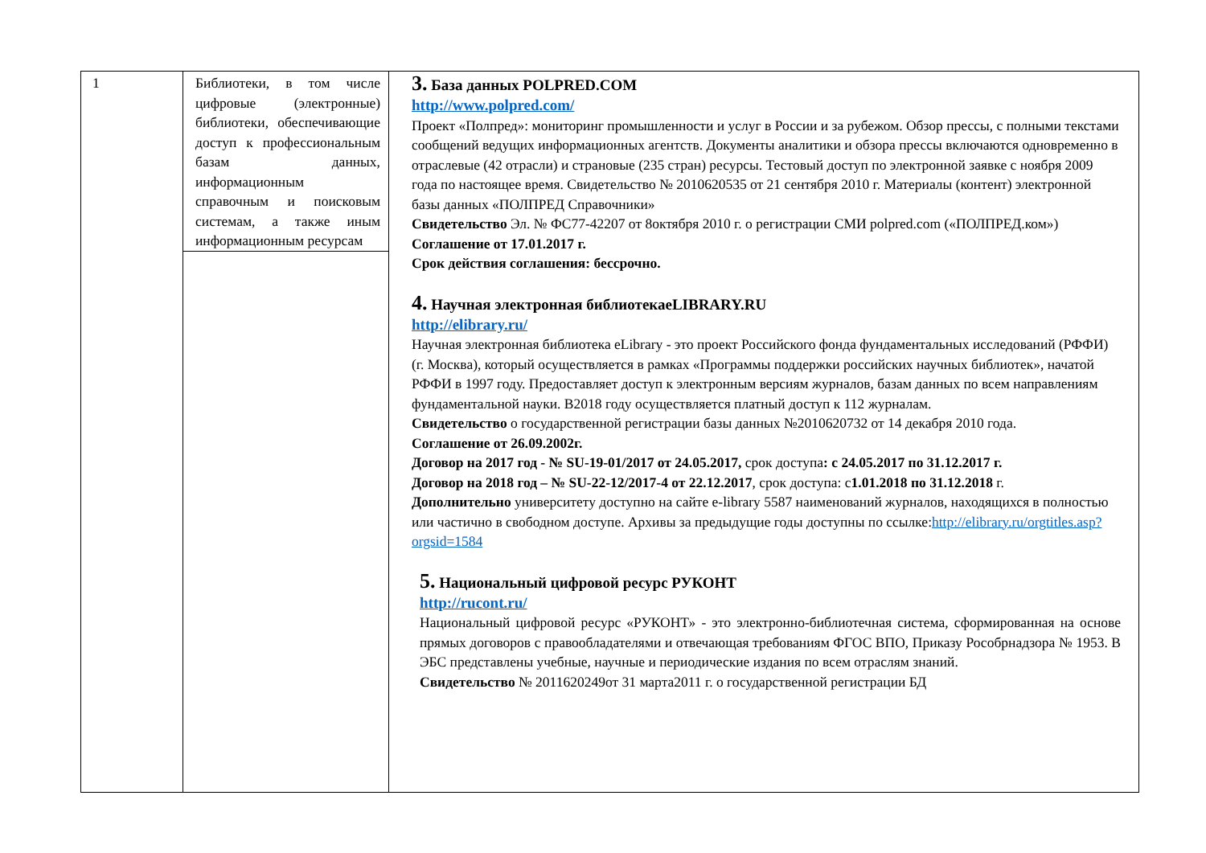| 1 | Библиотеки, в том числе цифровые (электронные) библиотеки, обеспечивающие доступ к профессиональным базам данных, информационным справочным и поисковым системам, а также иным информационным ресурсам | 3. База данных POLPRED.COM http://www.polpred.com/ Проект «Полпред»: мониторинг промышленности и услуг в России и за рубежом. Обзор прессы, с полными текстами сообщений ведущих информационных агентств. Документы аналитики и обзора прессы включаются одновременно в отраслевые (42 отрасли) и страновые (235 стран) ресурсы. Тестовый доступ по электронной заявке с ноября 2009 года по настоящее время. Свидетельство № 2010620535 от 21 сентября 2010 г. Материалы (контент) электронной базы данных «ПОЛПРЕД Справочники» Свидетельство Эл. № ФС77-42207 от 8октября 2010 г. о регистрации СМИ polpred.com («ПОЛПРЕД.ком») Соглашение от 17.01.2017 г. Срок действия соглашения: бессрочно. 4. Научная электронная библиотекаeLIBRARY.RU http://elibrary.ru/ Научная электронная библиотека eLibrary - это проект Российского фонда фундаментальных исследований (РФФИ) (г. Москва), который осуществляется в рамках «Программы поддержки российских научных библиотек», начатой РФФИ в 1997 году. Предоставляет доступ к электронным версиям журналов, базам данных по всем направлениям фундаментальной науки. В2018 году осуществляется платный доступ к 112 журналам. Свидетельство о государственной регистрации базы данных №2010620732 от 14 декабря 2010 года. Соглашение от 26.09.2002г. Договор на 2017 год - № SU-19-01/2017 от 24.05.2017, срок доступа : с 24.05.2017 по 31.12.2017 г. Договор на 2018 год – № SU-22-12/2017-4 от 22.12.2017 , срок доступа: с 1.01.2018 по 31.12.2018 г. Дополнительно университету доступно на сайте e-library 5587 наименований журналов, находящихся в полностью или частично в свободном доступе. Архивы за предыдущие годы доступны по ссылке: http://elibrary.ru/orgtitles.asp?orgsid=1584 5. Национальный цифровой ресурс РУКОНТ http://rucont.ru/ Национальный цифровой ресурс «РУКОНТ» - это электронно-библиотечная система, сформированная на основе прямых договоров с правообладателями и отвечающая требованиям ФГОС ВПО, Приказу Рособрнадзора № 1953. В ЭБС представлены учебные, научные и периодические издания по всем отраслям знаний. Свидетельство № 2011620249от 31 марта2011 г. о государственной регистрации БД |